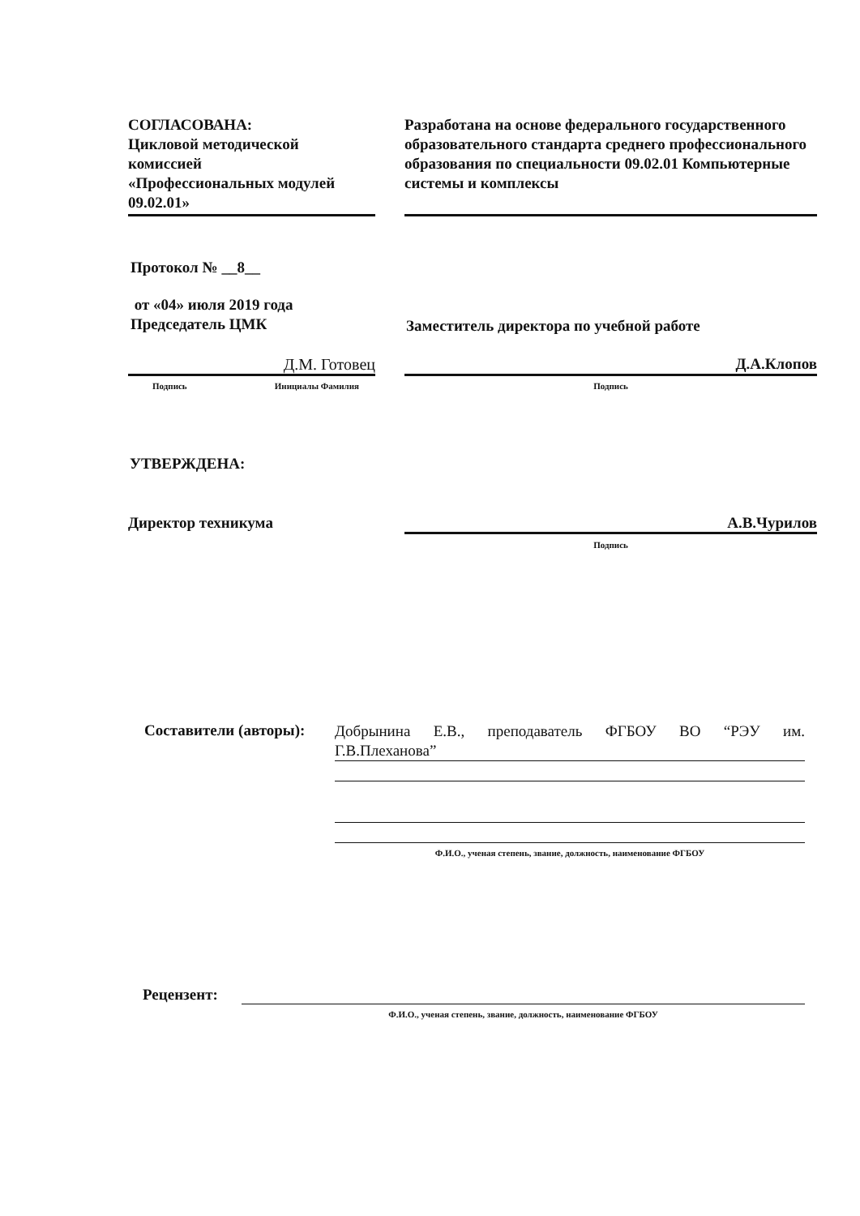СОГЛАСОВАНА:
Цикловой методической комиссией
«Профессиональных модулей 09.02.01»
Разработана на основе федерального государственного образовательного стандарта среднего профессионального образования по специальности 09.02.01 Компьютерные системы и комплексы
Протокол № __8__
от «04» июля 2019 года
Председатель ЦМК
Заместитель директора по учебной работе
Д.М. Готовец Д.А.Клопов
Подпись Инициалы Фамилия Подпись
УТВЕРЖДЕНА:
Директор техникума А.В.Чурилов
Подпись
Составители (авторы):
Добрынина Е.В., преподаватель ФГБОУ ВО “РЭУ им.
Г.В.Плеханова”
Ф.И.О., ученая степень, звание, должность, наименование ФГБОУ
Рецензент:
Ф.И.О., ученая степень, звание, должность, наименование ФГБОУ